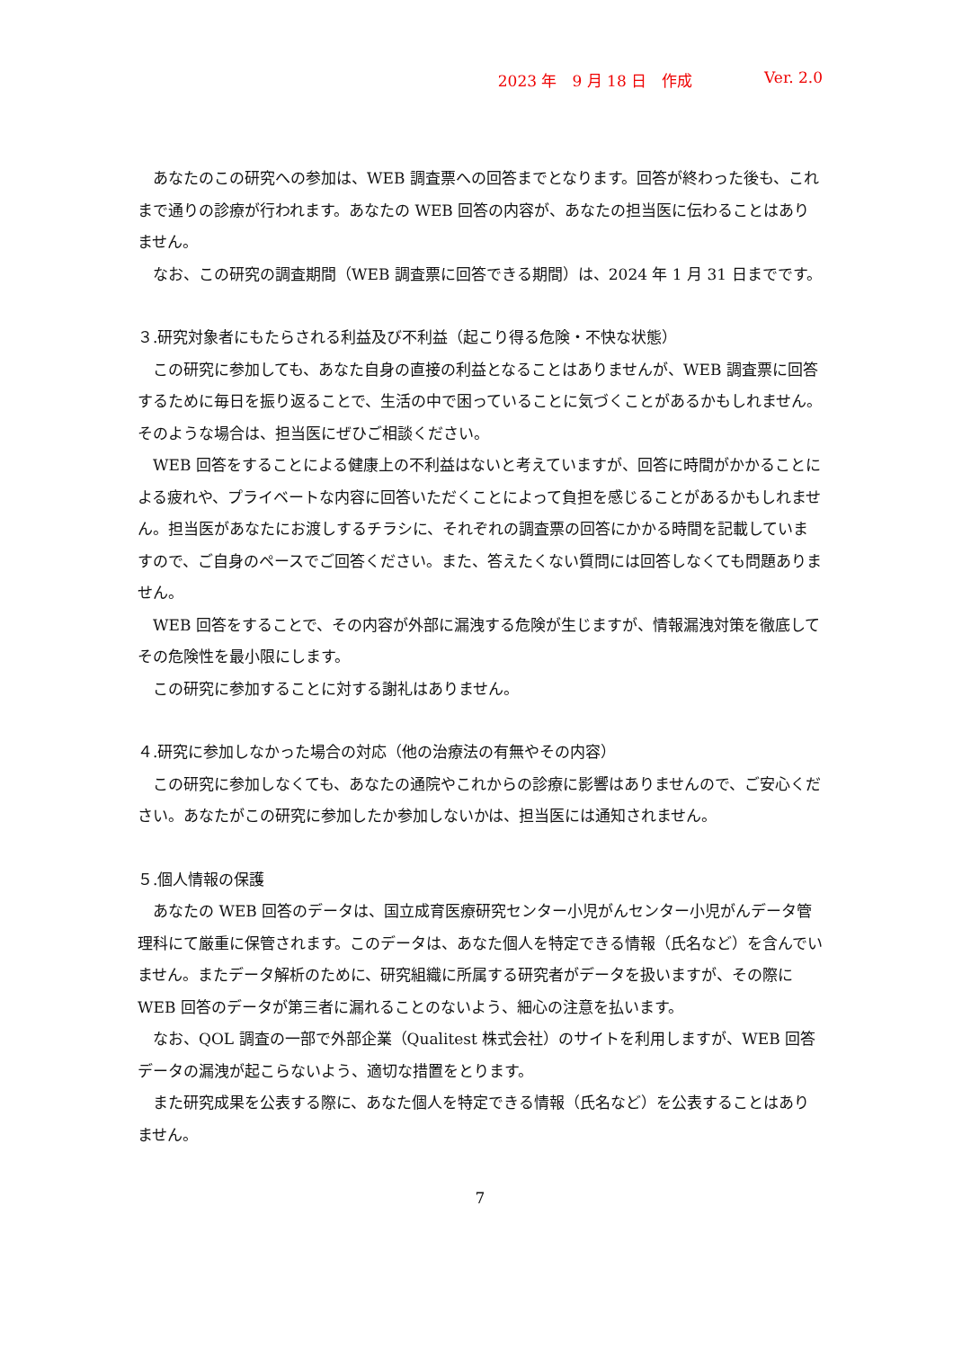2023 年　9 月 18 日　作成 Ver. 2.0
あなたのこの研究への参加は、WEB 調査票への回答までとなります。回答が終わった後も、これまで通りの診療が行われます。あなたの WEB 回答の内容が、あなたの担当医に伝わることはありません。
なお、この研究の調査期間（WEB 調査票に回答できる期間）は、2024 年 1 月 31 日までです。
３.研究対象者にもたらされる利益及び不利益（起こり得る危険・不快な状態）
この研究に参加しても、あなた自身の直接の利益となることはありませんが、WEB 調査票に回答するために毎日を振り返ることで、生活の中で困っていることに気づくことがあるかもしれません。そのような場合は、担当医にぜひご相談ください。
WEB 回答をすることによる健康上の不利益はないと考えていますが、回答に時間がかかることによる疲れや、プライベートな内容に回答いただくことによって負担を感じることがあるかもしれません。担当医があなたにお渡しするチラシに、それぞれの調査票の回答にかかる時間を記載していますので、ご自身のペースでご回答ください。また、答えたくない質問には回答しなくても問題ありません。
WEB 回答をすることで、その内容が外部に漏洩する危険が生じますが、情報漏洩対策を徹底してその危険性を最小限にします。
この研究に参加することに対する謝礼はありません。
４.研究に参加しなかった場合の対応（他の治療法の有無やその内容）
この研究に参加しなくても、あなたの通院やこれからの診療に影響はありませんので、ご安心ください。あなたがこの研究に参加したか参加しないかは、担当医には通知されません。
５.個人情報の保護
あなたの WEB 回答のデータは、国立成育医療研究センター小児がんセンター小児がんデータ管理科にて厳重に保管されます。このデータは、あなた個人を特定できる情報（氏名など）を含んでいません。またデータ解析のために、研究組織に所属する研究者がデータを扱いますが、その際に WEB 回答のデータが第三者に漏れることのないよう、細心の注意を払います。
なお、QOL 調査の一部で外部企業（Qualitest 株式会社）のサイトを利用しますが、WEB 回答データの漏洩が起こらないよう、適切な措置をとります。
また研究成果を公表する際に、あなた個人を特定できる情報（氏名など）を公表することはありません。
7